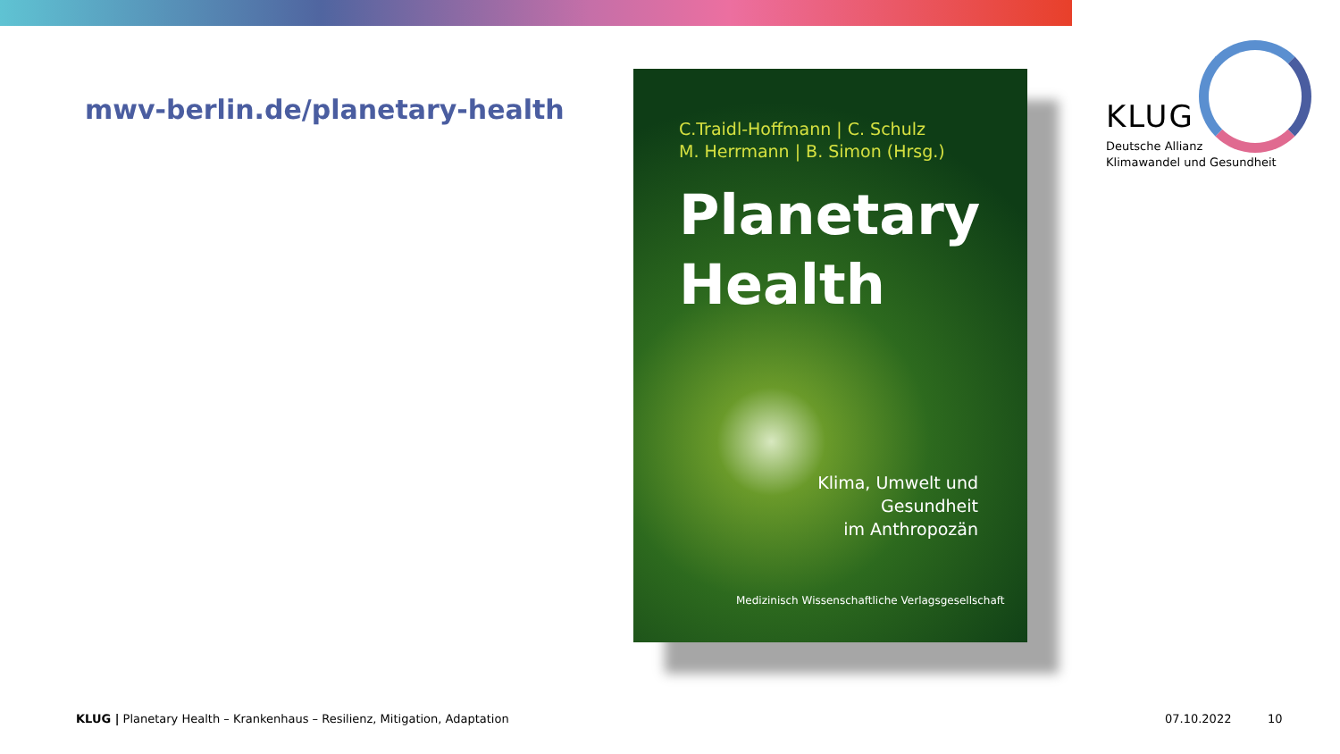mwv-berlin.de/planetary-health
C.Traidl-Hoffmann | C. Schulz
M. Herrmann | B. Simon (Hrsg.)
Planetary
Health
Klima, Umwelt und
Gesundheit
im Anthropozän
Medizinisch Wissenschaftliche Verlagsgesellschaft
KLUG
Deutsche Allianz
Klimawandel und Gesundheit
KLUG | Planetary Health – Krankenhaus – Resilienz, Mitigation, Adaptation
07.10.2022 10